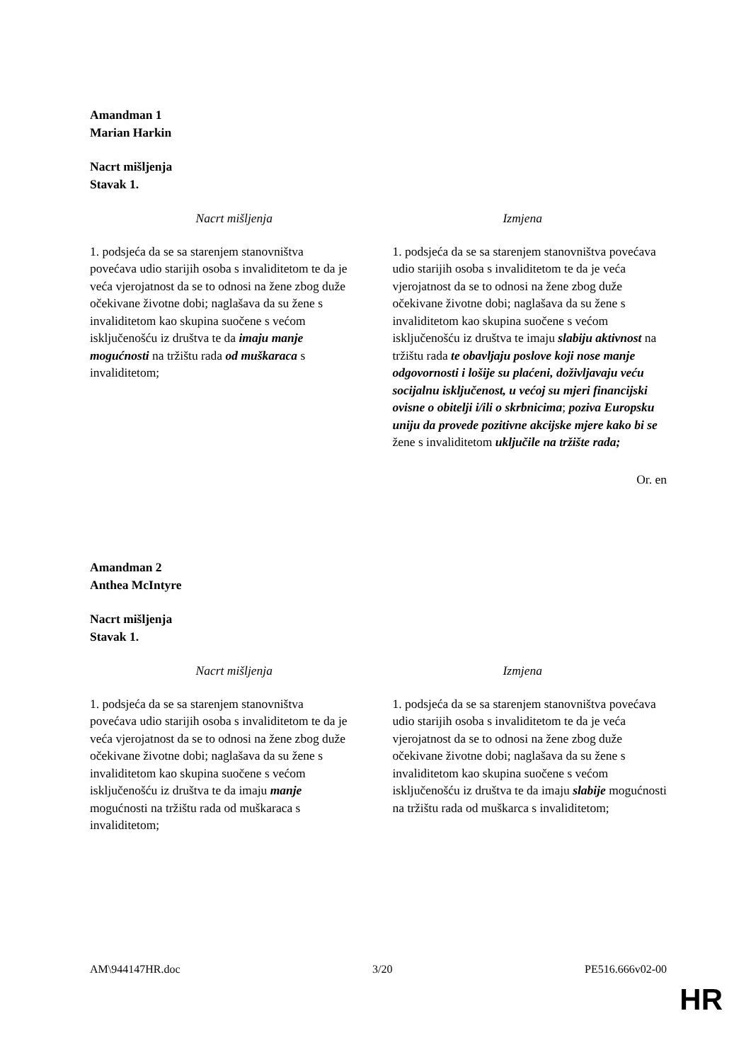Amandman 1
Marian Harkin
Nacrt mišljenja
Stavak 1.
| Nacrt mišljenja | Izmjena |
| --- | --- |
| 1. podsjeća da se sa starenjem stanovništva povećava udio starijih osoba s invaliditetom te da je veća vjerojatnost da se to odnosi na žene zbog duže očekivane životne dobi; naglašava da su žene s invaliditetom kao skupina suočene s većom isključenošću iz društva te da imaju manje mogućnosti na tržištu rada od muškaraca s invaliditetom; | 1. podsjeća da se sa starenjem stanovništva povećava udio starijih osoba s invaliditetom te da je veća vjerojatnost da se to odnosi na žene zbog duže očekivane životne dobi; naglašava da su žene s invaliditetom kao skupina suočene s većom isključenošću iz društva te imaju slabiju aktivnost na tržištu rada te obavljaju poslove koji nose manje odgovornosti i lošije su plaćeni, doživljavaju veću socijalnu isključenost, u većoj su mjeri financijski ovisne o obitelji i/ili o skrbnicima ; poziva Europsku uniju da provede pozitivne akcijske mjere kako bi se žene s invaliditetom uključile na tržište rada; |
Or. en
Amandman 2
Anthea McIntyre
Nacrt mišljenja
Stavak 1.
| Nacrt mišljenja | Izmjena |
| --- | --- |
| 1. podsjeća da se sa starenjem stanovništva povećava udio starijih osoba s invaliditetom te da je veća vjerojatnost da se to odnosi na žene zbog duže očekivane životne dobi; naglašava da su žene s invaliditetom kao skupina suočene s većom isključenošću iz društva te da imaju manje mogućnosti na tržištu rada od muškaraca s invaliditetom; | 1. podsjeća da se sa starenjem stanovništva povećava udio starijih osoba s invaliditetom te da je veća vjerojatnost da se to odnosi na žene zbog duže očekivane životne dobi; naglašava da su žene s invaliditetom kao skupina suočene s većom isključenošću iz društva te da imaju slabije mogućnosti na tržištu rada od muškarca s invaliditetom; |
AM\944147HR.doc 3/20 PE516.666v02-00
HR